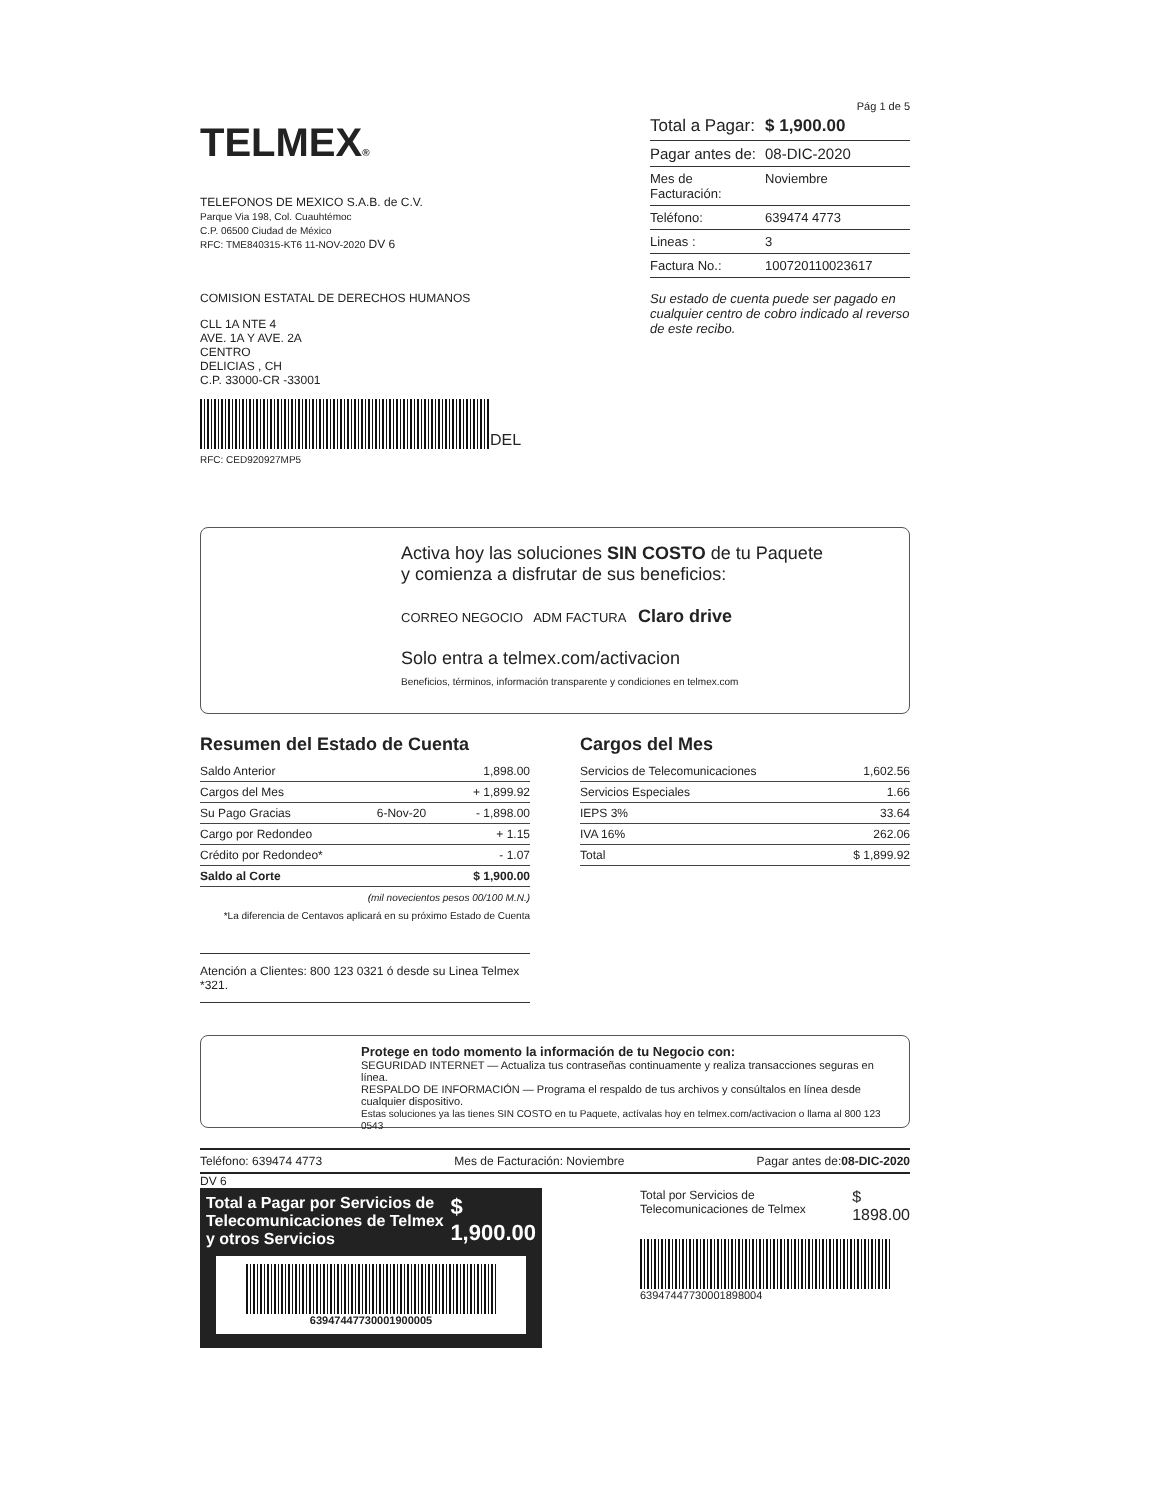TELMEX®
TELEFONOS DE MEXICO S.A.B. de C.V.
Parque Via 198, Col. Cuauhtémoc
C.P. 06500 Ciudad de México
RFC: TME840315-KT6 11-NOV-2020 DV 6
COMISION ESTATAL DE DERECHOS HUMANOS
CLL 1A NTE 4
AVE. 1A Y AVE. 2A
CENTRO
DELICIAS , CH
C.P. 33000-CR -33001
DEL
RFC: CED920927MP5
Pág 1 de 5
Total a Pagar: $ 1,900.00
Pagar antes de: 08-DIC-2020
Mes de Facturación: Noviembre
Teléfono: 639474 4773
Lineas : 3
Factura No.: 100720110023617
Su estado de cuenta puede ser pagado en cualquier centro de cobro indicado al reverso de este recibo.
Activa hoy las soluciones SIN COSTO de tu Paquete
y comienza a disfrutar de sus beneficios:
CORREO NEGOCIO ADM FACTURA Claro drive
Solo entra a telmex.com/activacion
Beneficios, términos, información transparente y condiciones en telmex.com
Resumen del Estado de Cuenta
| Saldo Anterior | | 1,898.00 |
| Cargos del Mes | | + 1,899.92 |
| Su Pago Gracias | 6-Nov-20 | - 1,898.00 |
| Cargo por Redondeo | | + 1.15 |
| Crédito por Redondeo* | | - 1.07 |
| Saldo al Corte | | $ 1,900.00 |
(mil novecientos pesos 00/100 M.N.)
*La diferencia de Centavos aplicará en su próximo Estado de Cuenta
Atención a Clientes: 800 123 0321 ó desde su Linea Telmex *321.
Cargos del Mes
| Servicios de Telecomunicaciones | 1,602.56 |
| Servicios Especiales | 1.66 |
| IEPS 3% | 33.64 |
| IVA 16% | 262.06 |
| Total | $ 1,899.92 |
Protege en todo momento la información de tu Negocio con:
SEGURIDAD INTERNET — Actualiza tus contraseñas continuamente y realiza transacciones seguras en línea.
RESPALDO DE INFORMACIÓN — Programa el respaldo de tus archivos y consúltalos en línea desde cualquier dispositivo.
Estas soluciones ya las tienes SIN COSTO en tu Paquete, actívalas hoy en telmex.com/activacion o llama al 800 123 0543
Teléfono: 639474 4773 Mes de Facturación: Noviembre Pagar antes de:08-DIC-2020
DV 6
Total a Pagar por Servicios de Telecomunicaciones de Telmex y otros Servicios $ 1,900.00
63947447730001900005
Total por Servicios de Telecomunicaciones de Telmex $ 1898.00
63947447730001898004